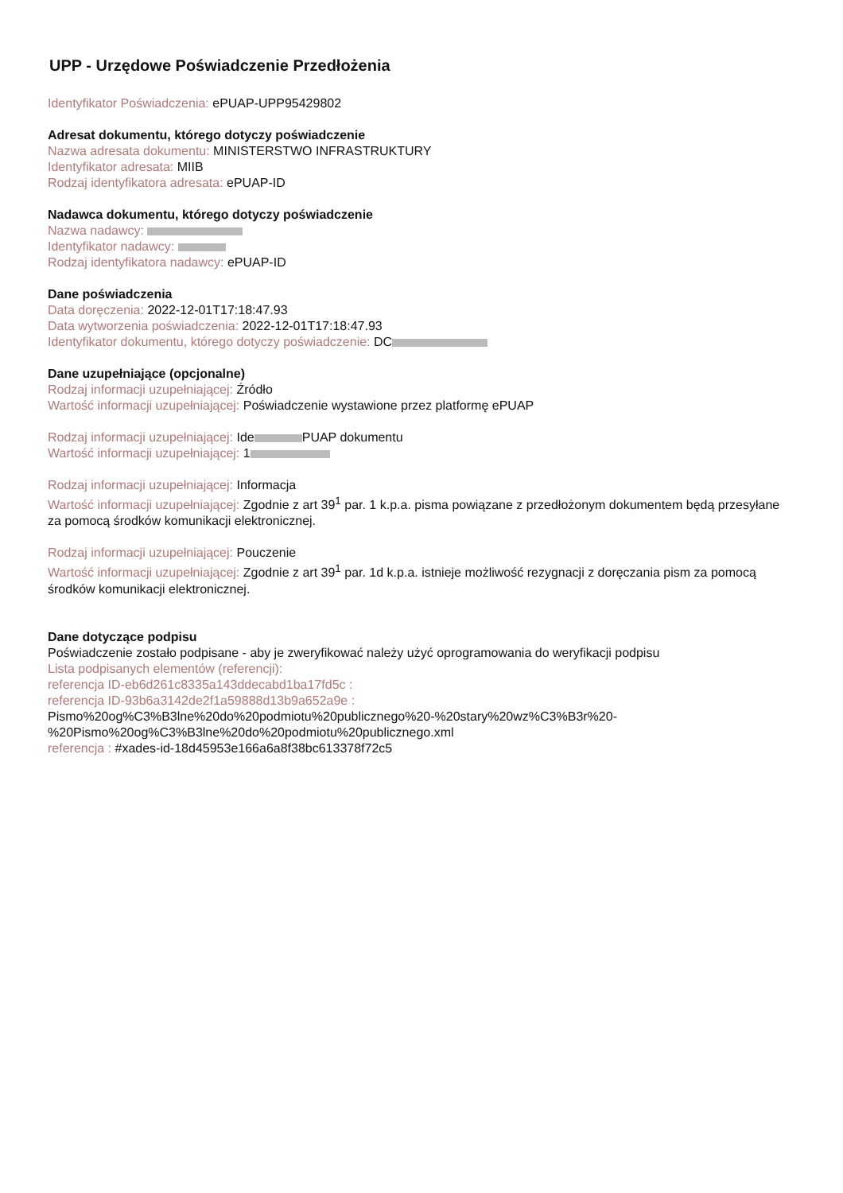UPP - Urzędowe Poświadczenie Przedłożenia
Identyfikator Poświadczenia: ePUAP-UPP95429802
Adresat dokumentu, którego dotyczy poświadczenie
Nazwa adresata dokumentu: MINISTERSTWO INFRASTRUKTURY
Identyfikator adresata: MIIB
Rodzaj identyfikatora adresata: ePUAP-ID
Nadawca dokumentu, którego dotyczy poświadczenie
Nazwa nadawcy:
Identyfikator nadawcy:
Rodzaj identyfikatora nadawcy: ePUAP-ID
Dane poświadczenia
Data doręczenia: 2022-12-01T17:18:47.93
Data wytworzenia poświadczenia: 2022-12-01T17:18:47.93
Identyfikator dokumentu, którego dotyczy poświadczenie: DC
Dane uzupełniające (opcjonalne)
Rodzaj informacji uzupełniającej: Źródło
Wartość informacji uzupełniającej: Poświadczenie wystawione przez platformę ePUAP
Rodzaj informacji uzupełniającej: Ide PUAP dokumentu
Wartość informacji uzupełniającej: 1
Rodzaj informacji uzupełniającej: Informacja
Wartość informacji uzupełniającej: Zgodnie z art 39<sup>1</sup> par. 1 k.p.a. pisma powiązane z przedłożonym dokumentem będą przesyłane za pomocą środków komunikacji elektronicznej.
Rodzaj informacji uzupełniającej: Pouczenie
Wartość informacji uzupełniającej: Zgodnie z art 39<sup>1</sup> par. 1d k.p.a. istnieje możliwość rezygnacji z doręczania pism za pomocą środków komunikacji elektronicznej.
Dane dotyczące podpisu
Poświadczenie zostało podpisane - aby je zweryfikować należy użyć oprogramowania do weryfikacji podpisu
Lista podpisanych elementów (referencji):
referencja ID-eb6d261c8335a143ddecabd1ba17fd5c :
referencja ID-93b6a3142de2f1a59888d13b9a652a9e :
Pismo%20og%C3%B3lne%20do%20podmiotu%20publicznego%20-%20stary%20wz%C3%B3r%20-%20Pismo%20og%C3%B3lne%20do%20podmiotu%20publicznego.xml
referencja : #xades-id-18d45953e166a6a8f38bc613378f72c5